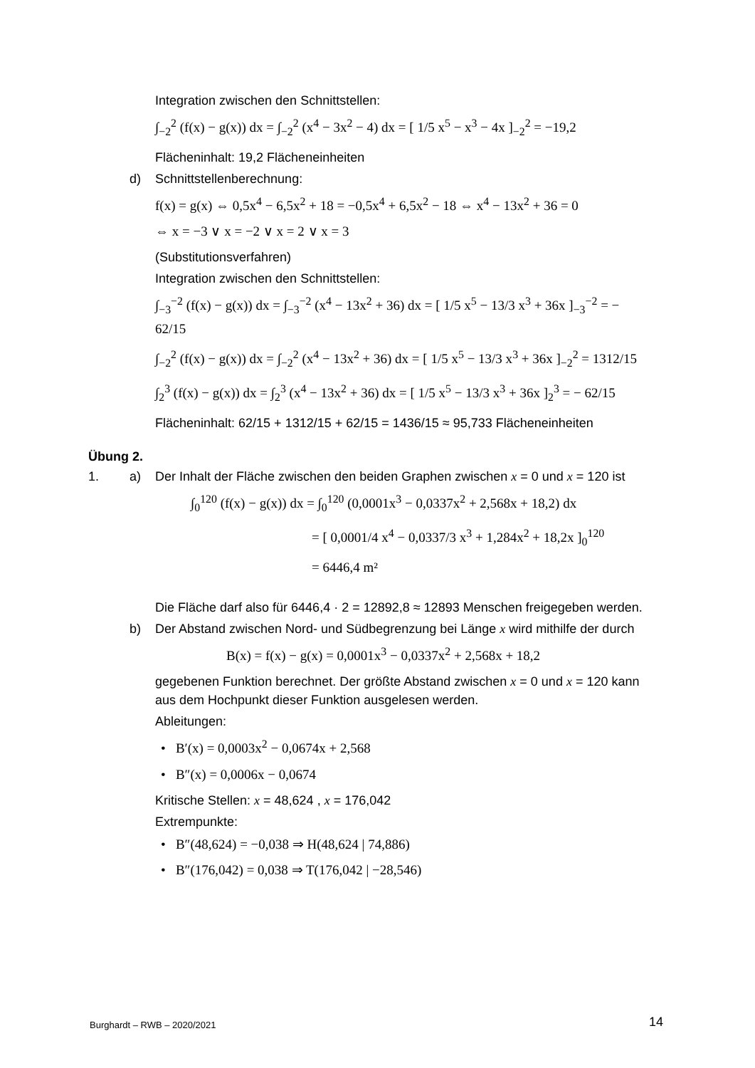Integration zwischen den Schnittstellen:
∫<sub>−2</sub><sup>2</sup> (f(x) − g(x)) dx = ∫<sub>−2</sub><sup>2</sup> (x<sup>4</sup> − 3x<sup>2</sup> − 4) dx = [ 1/5 x<sup>5</sup> − x<sup>3</sup> − 4x ]<sub>−2</sub><sup>2</sup> = −19,2
Flächeninhalt: 19,2 Flächeneinheiten
d) Schnittstellenberechnung:
f(x) = g(x) ⇔ 0,5x<sup>4</sup> − 6,5x<sup>2</sup> + 18 = −0,5x<sup>4</sup> + 6,5x<sup>2</sup> − 18 ⇔ x<sup>4</sup> − 13x<sup>2</sup> + 36 = 0
⇔ x = −3 ∨ x = −2 ∨ x = 2 ∨ x = 3
(Substitutionsverfahren)
Integration zwischen den Schnittstellen:
∫<sub>−3</sub><sup>−2</sup> (f(x) − g(x)) dx = ∫<sub>−3</sub><sup>−2</sup> (x<sup>4</sup> − 13x<sup>2</sup> + 36) dx = [ 1/5 x<sup>5</sup> − 13/3 x<sup>3</sup> + 36x ]<sub>−3</sub><sup>−2</sup> = − 62/15
∫<sub>−2</sub><sup>2</sup> (f(x) − g(x)) dx = ∫<sub>−2</sub><sup>2</sup> (x<sup>4</sup> − 13x<sup>2</sup> + 36) dx = [ 1/5 x<sup>5</sup> − 13/3 x<sup>3</sup> + 36x ]<sub>−2</sub><sup>2</sup> = 1312/15
∫<sub>2</sub><sup>3</sup> (f(x) − g(x)) dx = ∫<sub>2</sub><sup>3</sup> (x<sup>4</sup> − 13x<sup>2</sup> + 36) dx = [ 1/5 x<sup>5</sup> − 13/3 x<sup>3</sup> + 36x ]<sub>2</sub><sup>3</sup> = − 62/15
Flächeninhalt: 62/15 + 1312/15 + 62/15 = 1436/15 ≈ 95,733 Flächeneinheiten
Übung 2.
1. a) Der Inhalt der Fläche zwischen den beiden Graphen zwischen x = 0 und x = 120 ist
∫<sub>0</sub><sup>120</sup> (f(x) − g(x)) dx = ∫<sub>0</sub><sup>120</sup> (0,0001x<sup>3</sup> − 0,0337x<sup>2</sup> + 2,568x + 18,2) dx
= [ 0,0001/4 x<sup>4</sup> − 0,0337/3 x<sup>3</sup> + 1,284x<sup>2</sup> + 18,2x ]<sub>0</sub><sup>120</sup>
= 6446,4 m²
Die Fläche darf also für 6446,4 · 2 = 12892,8 ≈ 12893 Menschen freigegeben werden.
b) Der Abstand zwischen Nord- und Südbegrenzung bei Länge x wird mithilfe der durch
B(x) = f(x) − g(x) = 0,0001x<sup>3</sup> − 0,0337x<sup>2</sup> + 2,568x + 18,2
gegebenen Funktion berechnet. Der größte Abstand zwischen x = 0 und x = 120 kann aus dem Hochpunkt dieser Funktion ausgelesen werden.
Ableitungen:
• B′(x) = 0,0003x<sup>2</sup> − 0,0674x + 2,568
• B″(x) = 0,0006x − 0,0674
Kritische Stellen: x = 48,624 , x = 176,042
Extrempunkte:
• B″(48,624) = −0,038 ⇒ H(48,624 | 74,886)
• B″(176,042) = 0,038 ⇒ T(176,042 | −28,546)
Burghardt – RWB – 2020/2021 14